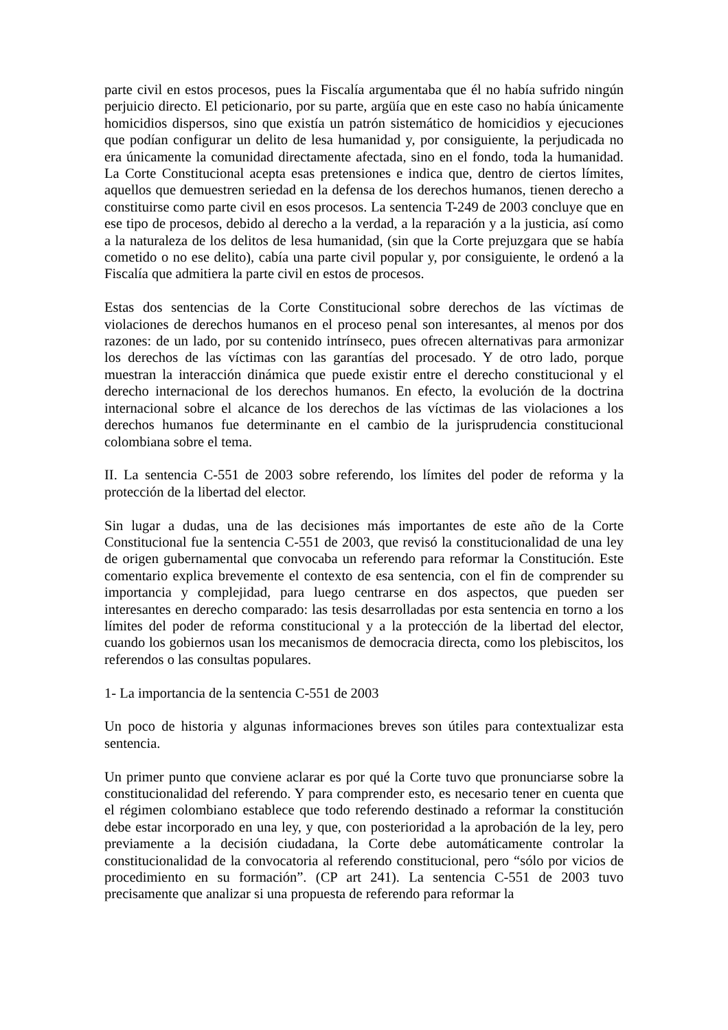parte civil en estos procesos, pues la Fiscalía argumentaba que él no había sufrido ningún perjuicio directo. El peticionario, por su parte, argüía que en este caso no había únicamente homicidios dispersos, sino que existía un patrón sistemático de homicidios y ejecuciones que podían configurar un delito de lesa humanidad y, por consiguiente, la perjudicada no era únicamente la comunidad directamente afectada, sino en el fondo, toda la humanidad. La Corte Constitucional acepta esas pretensiones e indica que, dentro de ciertos límites, aquellos que demuestren seriedad en la defensa de los derechos humanos, tienen derecho a constituirse como parte civil en esos procesos. La sentencia T-249 de 2003 concluye que en ese tipo de procesos, debido al derecho a la verdad, a la reparación y a la justicia, así como a la naturaleza de los delitos de lesa humanidad, (sin que la Corte prejuzgara que se había cometido o no ese delito), cabía una parte civil popular y, por consiguiente, le ordenó a la Fiscalía que admitiera la parte civil en estos de procesos.
Estas dos sentencias de la Corte Constitucional sobre derechos de las víctimas de violaciones de derechos humanos en el proceso penal son interesantes, al menos por dos razones: de un lado, por su contenido intrínseco, pues ofrecen alternativas para armonizar los derechos de las víctimas con las garantías del procesado. Y de otro lado, porque muestran la interacción dinámica que puede existir entre el derecho constitucional y el derecho internacional de los derechos humanos. En efecto, la evolución de la doctrina internacional sobre el alcance de los derechos de las víctimas de las violaciones a los derechos humanos fue determinante en el cambio de la jurisprudencia constitucional colombiana sobre el tema.
II. La sentencia C-551 de 2003 sobre referendo, los límites del poder de reforma y la protección de la libertad del elector.
Sin lugar a dudas, una de las decisiones más importantes de este año de la Corte Constitucional fue la sentencia C-551 de 2003, que revisó la constitucionalidad de una ley de origen gubernamental que convocaba un referendo para reformar la Constitución. Este comentario explica brevemente el contexto de esa sentencia, con el fin de comprender su importancia y complejidad, para luego centrarse en dos aspectos, que pueden ser interesantes en derecho comparado: las tesis desarrolladas por esta sentencia en torno a los límites del poder de reforma constitucional y a la protección de la libertad del elector, cuando los gobiernos usan los mecanismos de democracia directa, como los plebiscitos, los referendos o las consultas populares.
1- La importancia de la sentencia C-551 de 2003
Un poco de historia y algunas informaciones breves son útiles para contextualizar esta sentencia.
Un primer punto que conviene aclarar es por qué la Corte tuvo que pronunciarse sobre la constitucionalidad del referendo. Y para comprender esto, es necesario tener en cuenta que el régimen colombiano establece que todo referendo destinado a reformar la constitución debe estar incorporado en una ley, y que, con posterioridad a la aprobación de la ley, pero previamente a la decisión ciudadana, la Corte debe automáticamente controlar la constitucionalidad de la convocatoria al referendo constitucional, pero “sólo por vicios de procedimiento en su formación”. (CP art 241). La sentencia C-551 de 2003 tuvo precisamente que analizar si una propuesta de referendo para reformar la